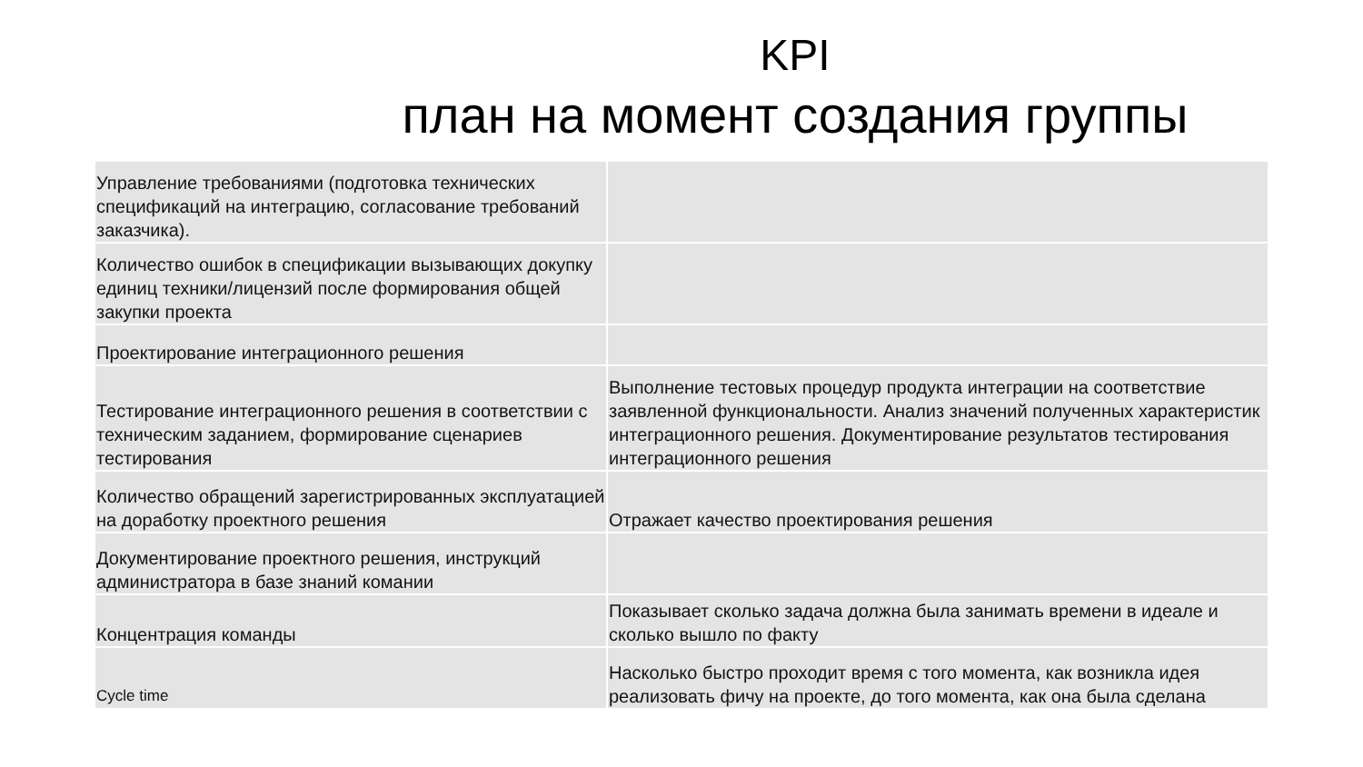KPI
план на момент создания группы
| Управление требованиями (подготовка технических спецификаций на интеграцию, согласование требований заказчика). | |
| Количество ошибок в спецификации вызывающих докупку единиц техники/лицензий после формирования общей закупки проекта | |
| Проектирование интеграционного решения | |
| Тестирование интеграционного решения в соответствии с техническим заданием, формирование сценариев тестирования | Выполнение тестовых процедур продукта интеграции на соответствие заявленной функциональности. Анализ значений полученных характеристик интеграционного решения. Документирование результатов тестирования интеграционного решения |
| Количество обращений зарегистрированных эксплуатацией на доработку проектного решения | Отражает качество проектирования решения |
| Документирование проектного решения, инструкций администратора в базе знаний комании | |
| Концентрация команды | Показывает сколько задача должна была занимать времени в идеале и сколько вышло по факту |
| Cycle time | Насколько быстро проходит время с того момента, как возникла идея реализовать фичу на проекте, до того момента, как она была сделана |